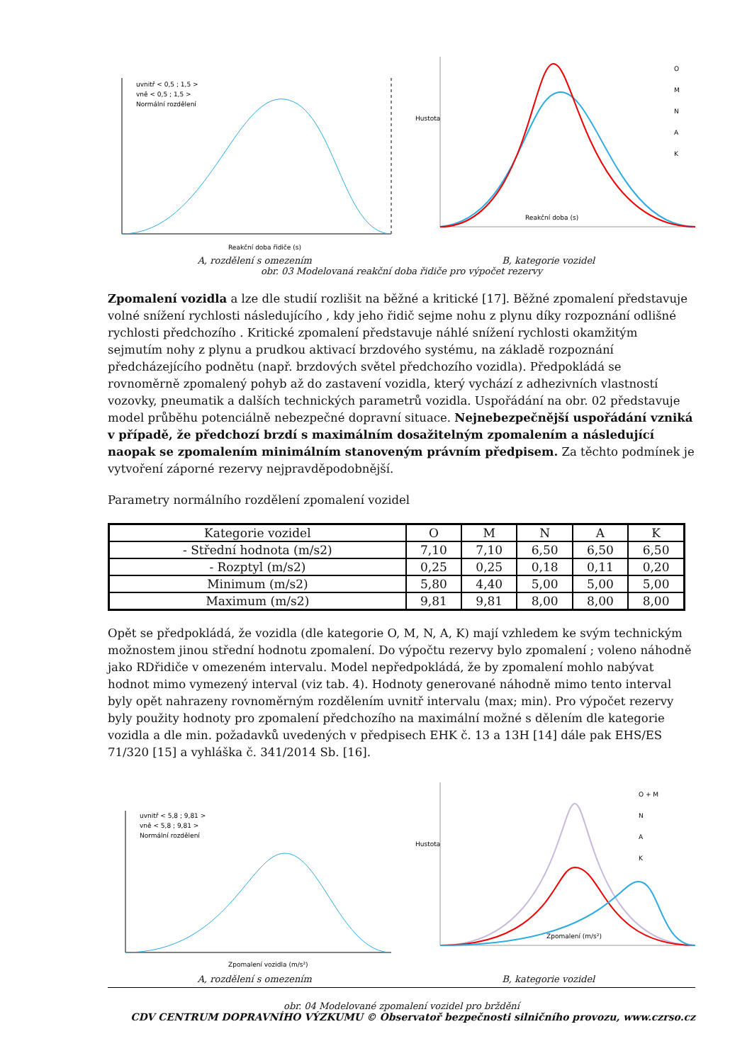uvnitř < 0,5 ; 1,5 >
vně < 0,5 ; 1,5 >
Normální rozdělení
Reakční doba řidiče (s)
Hustota
Reakční doba (s)
O
M
N
A
K
A, rozdělení s omezením B, kategorie vozidel
obr. 03 Modelovaná reakční doba řidiče pro výpočet rezervy
Zpomalení vozidla a lze dle studií rozlišit na běžné a kritické [17]. Běžné zpomalení představuje volné snížení rychlosti následujícího , kdy jeho řidič sejme nohu z plynu díky rozpoznání odlišné rychlosti předchozího . Kritické zpomalení představuje náhlé snížení rychlosti okamžitým sejmutím nohy z plynu a prudkou aktivací brzdového systému, na základě rozpoznání předcházejícího podnětu (např. brzdových světel předchozího vozidla). Předpokládá se rovnoměrně zpomalený pohyb až do zastavení vozidla, který vychází z adhezivních vlastností vozovky, pneumatik a dalších technických parametrů vozidla. Uspořádání na obr. 02 představuje model průběhu potenciálně nebezpečné dopravní situace. Nejnebezpečnější uspořádání vzniká v případě, že předchozí brzdí s maximálním dosažitelným zpomalením a následující naopak se zpomalením minimálním stanoveným právním předpisem. Za těchto podmínek je vytvoření záporné rezervy nejpravděpodobnější.
Parametry normálního rozdělení zpomalení vozidel
| Kategorie vozidel | O | M | N | A | K |
| - Střední hodnota (m/s2) | 7,10 | 7,10 | 6,50 | 6,50 | 6,50 |
| - Rozptyl (m/s2) | 0,25 | 0,25 | 0,18 | 0,11 | 0,20 |
| Minimum (m/s2) | 5,80 | 4,40 | 5,00 | 5,00 | 5,00 |
| Maximum (m/s2) | 9,81 | 9,81 | 8,00 | 8,00 | 8,00 |
Opět se předpokládá, že vozidla (dle kategorie O, M, N, A, K) mají vzhledem ke svým technickým možnostem jinou střední hodnotu zpomalení. Do výpočtu rezervy bylo zpomalení ; voleno náhodně jako RDřidiče v omezeném intervalu. Model nepředpokládá, že by zpomalení mohlo nabývat hodnot mimo vymezený interval (viz tab. 4). Hodnoty generované náhodně mimo tento interval byly opět nahrazeny rovnoměrným rozdělením uvnitř intervalu ⟨max; min⟩. Pro výpočet rezervy byly použity hodnoty pro zpomalení předchozího na maximální možné s dělením dle kategorie vozidla a dle min. požadavků uvedených v předpisech EHK č. 13 a 13H [14] dále pak EHS/ES 71/320 [15] a vyhláška č. 341/2014 Sb. [16].
uvnitř < 5,8 ; 9,81 >
vně < 5,8 ; 9,81 >
Normální rozdělení
Zpomalení vozidla (m/s²)
Hustota
Zpomalení (m/s²)
O + M
N
A
K
A, rozdělení s omezením B, kategorie vozidel
obr. 04 Modelované zpomalení vozidel pro brždění
CDV CENTRUM DOPRAVNÍHO VÝZKUMU © Observatoř bezpečnosti silničního provozu, www.czrso.cz